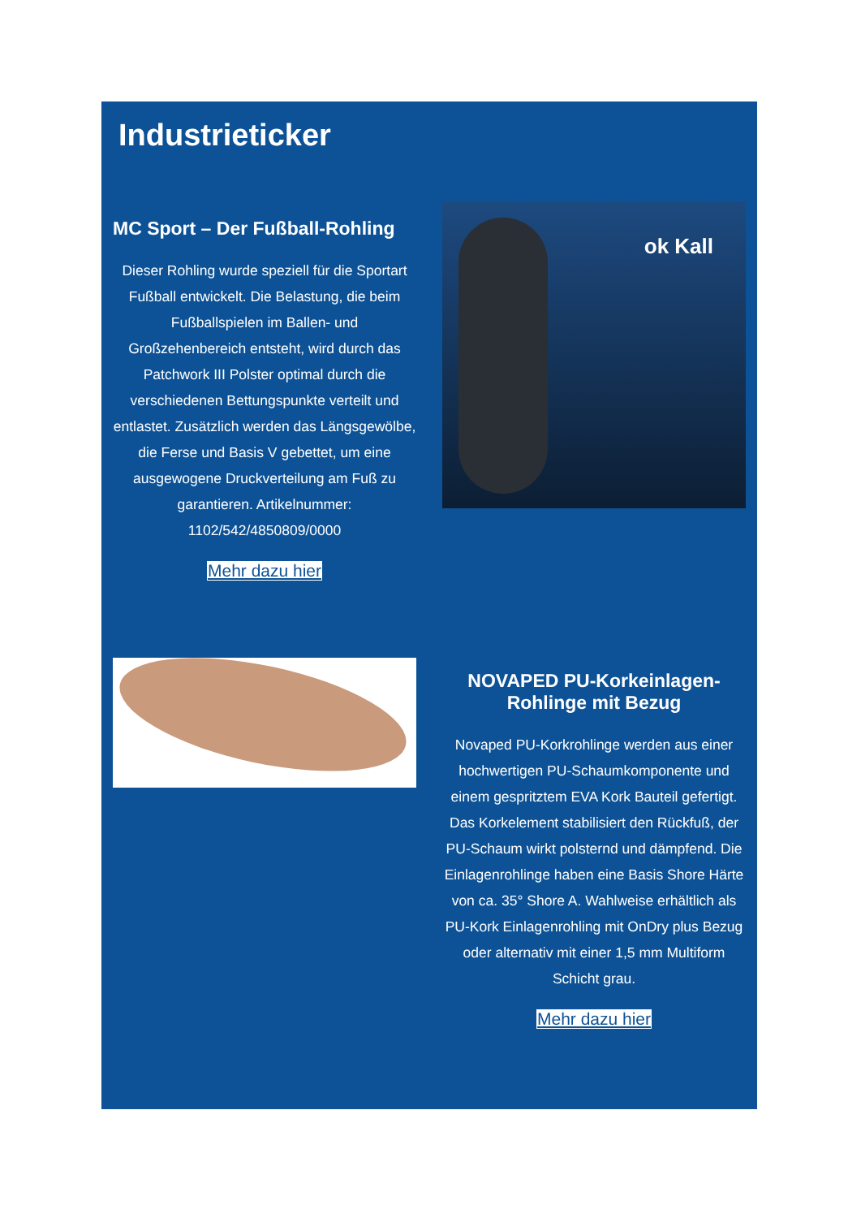Industrieticker
MC Sport – Der Fußball-Rohling
Dieser Rohling wurde speziell für die Sportart Fußball entwickelt. Die Belastung, die beim Fußballspielen im Ballen- und Großzehenbereich entsteht, wird durch das Patchwork III Polster optimal durch die verschiedenen Bettungspunkte verteilt und entlastet. Zusätzlich werden das Längsgewölbe, die Ferse und Basis V gebettet, um eine ausgewogene Druckverteilung am Fuß zu garantieren. Artikelnummer: 1102/542/4850809/0000
Mehr dazu hier
ok Kall
NOVAPED PU-Korkeinlagen-Rohlinge mit Bezug
Novaped PU-Korkrohlinge werden aus einer hochwertigen PU-Schaumkomponente und einem gespritztem EVA Kork Bauteil gefertigt. Das Korkelement stabilisiert den Rückfuß, der PU-Schaum wirkt polsternd und dämpfend. Die Einlagenrohlinge haben eine Basis Shore Härte von ca. 35° Shore A. Wahlweise erhältlich als PU-Kork Einlagenrohling mit OnDry plus Bezug oder alternativ mit einer 1,5 mm Multiform Schicht grau.
Mehr dazu hier